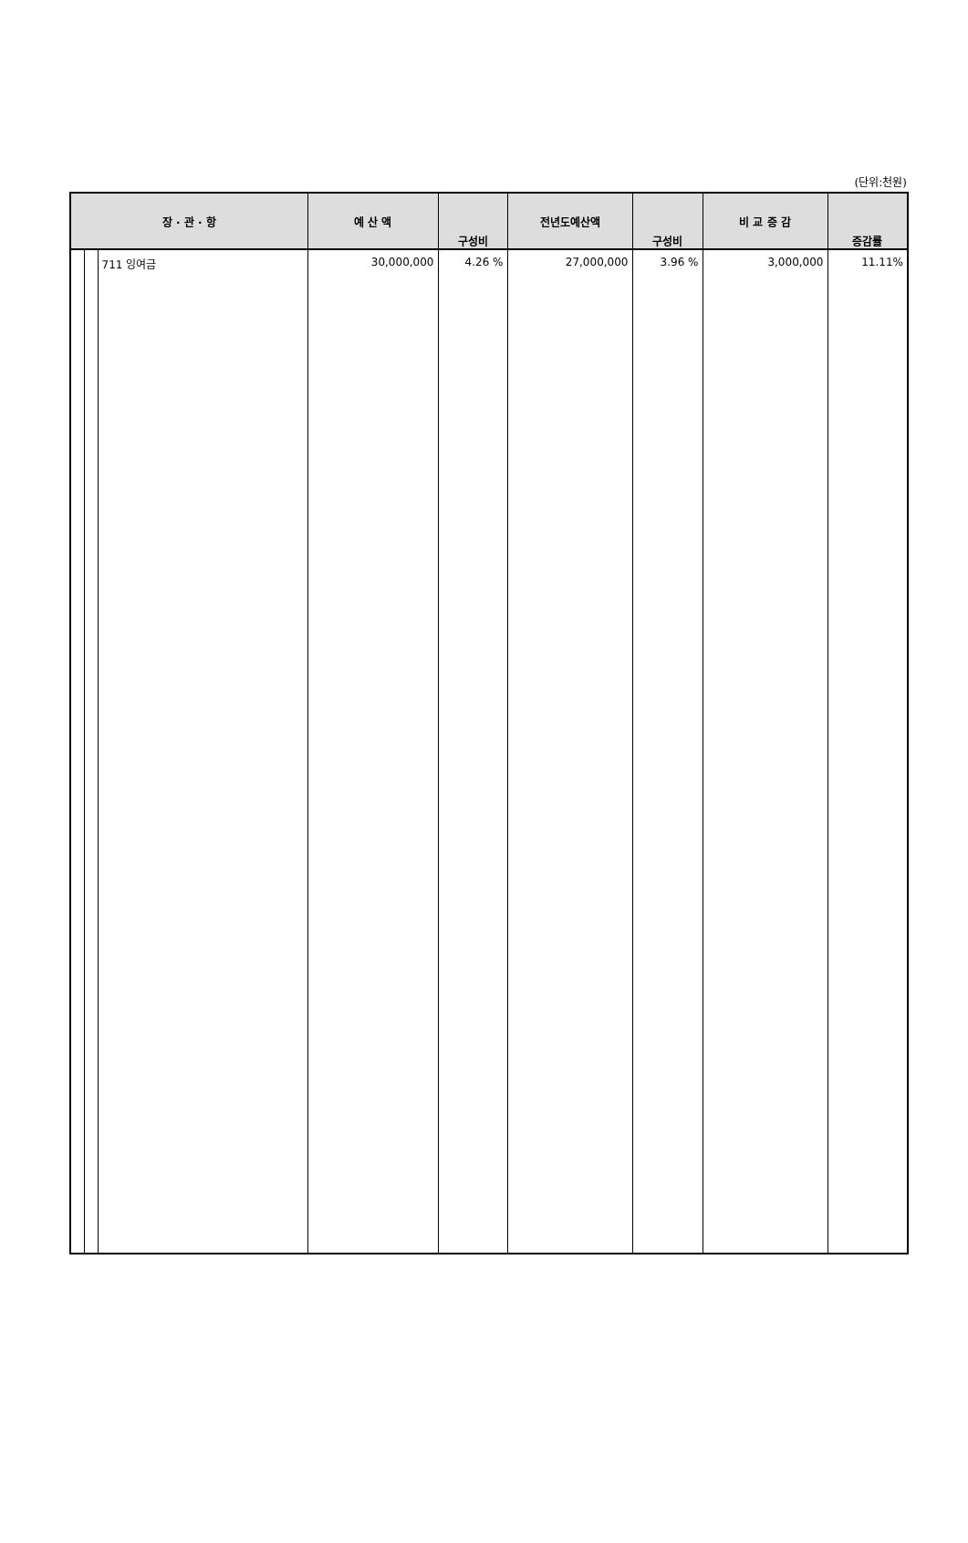(단위:천원)
| 장 · 관 · 항 | | | 예 산 액 | 구성비 | 전년도예산액 | 구성비 | 비 교 증 감 | 증감률 |
| --- | --- | --- | --- | --- | --- | --- | --- | --- |
| | | 711 잉여금 | 30,000,000 | 4.26 % | 27,000,000 | 3.96 % | 3,000,000 | 11.11% |